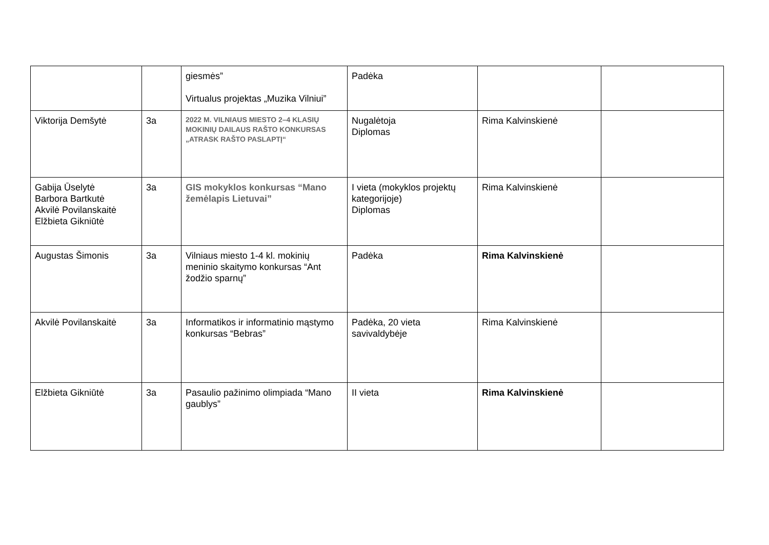| | | giesmės” Virtualus projektas „Muzika Vilniui” | Padėka | | |
| Viktorija Demšytė | 3a | 2022 M. VILNIAUS MIESTO 2–4 KLASIŲ MOKINIŲ DAILAUS RAŠTO KONKURSAS „ATRASK RAŠTO PASLAPTĮ“ | Nugalėtoja Diplomas | Rima Kalvinskienė | |
| Gabija Ūselytė Barbora Bartkutė Akvilė Povilanskaitė Elžbieta Gikniūtė | 3a | GIS mokyklos konkursas “Mano žemėlapis Lietuvai” | I vieta (mokyklos projektų kategorijoje) Diplomas | Rima Kalvinskienė | |
| Augustas Šimonis | 3a | Vilniaus miesto 1-4 kl. mokinių meninio skaitymo konkursas “Ant žodžio sparnų” | Padėka | Rima Kalvinskienė | |
| Akvilė Povilanskaitė | 3a | Informatikos ir informatinio mąstymo konkursas “Bebras” | Padėka, 20 vieta savivaldybėje | Rima Kalvinskienė | |
| Elžbieta Gikniūtė | 3a | Pasaulio pažinimo olimpiada “Mano gaublys” | II vieta | Rima Kalvinskienė | |